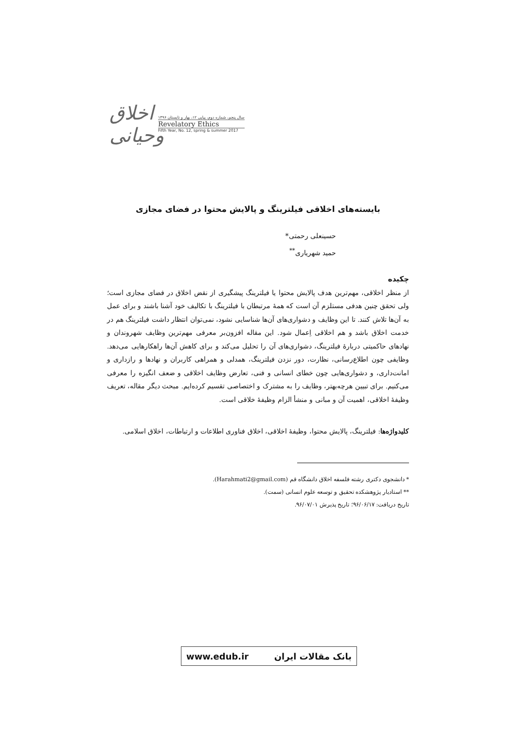اخلاق وحیانی
سال پنجم، شماره دوم، پیاپی ۱۲، بهار و تابستان ۱۳۹۶
Revelatory Ethics
Fifth Year, No. 12, spring & summer 2017
بایسته‌های اخلاقی فیلترینگ و پالایش محتوا در فضای مجازی
حسینعلی رحمتی*
حمید شهریاری<sup>**</sup>
چکیده
از منظر اخلاقی، مهم‌ترین هدف پالایش محتوا یا فیلترینگ پیشگیری از نقض اخلاق در فضای مجازی است؛ ولی تحقق چنین هدفی مستلزم آن است که همهٔ مرتبطان با فیلترینگ با تکالیف خود آشنا باشند و برای عمل به آن‌ها تلاش کنند. تا این وظایف و دشواری‌های آن‌ها شناسایی نشود، نمی‌توان انتظار داشت فیلترینگ هم در خدمت اخلاق باشد و هم اخلاقی اِعمال شود. این مقاله افزون‌بر معرفی مهم‌ترین وظایف شهروندان و نهادهای حاکمیتی دربارهٔ فیلترینگ، دشواری‌های آن را تحلیل می‌کند و برای کاهش آن‌ها راهکارهایی می‌دهد. وظایفی چون اطلاع‌رسانی، نظارت، دور نزدن فیلترینگ، همدلی و همراهی کاربران و نهادها و رازداری و امانت‌داری، و دشواری‌هایی چون خطای انسانی و فنی، تعارض وظایف اخلاقی و ضعف انگیزه را معرفی می‌کنیم. برای تبیین هرچه‌بهتر، وظایف را به مشترک و اختصاصی تقسیم کرده‌ایم. مبحث دیگر مقاله، تعریف وظیفهٔ اخلاقی، اهمیت آن و مبانی و منشأ الزام وظیفهٔ خلاقی است.
کلیدواژه‌ها: فیلترینگ، پالایش محتوا، وظیفهٔ اخلاقی، اخلاق فناوری اطلاعات و ارتباطات، اخلاق اسلامی.
* دانشجوی دکتری رشته فلسفه اخلاق دانشگاه قم (Harahmati2@gmail.com).
** استادیار پژوهشکده تحقیق و توسعه علوم انسانی (سمت).
تاریخ دریافت: ۹۶/۰۶/۱۷؛ تاریخ پذیرش ۹۶/۰۷/۰۱.
بانک مقالات ایران www.edub.ir